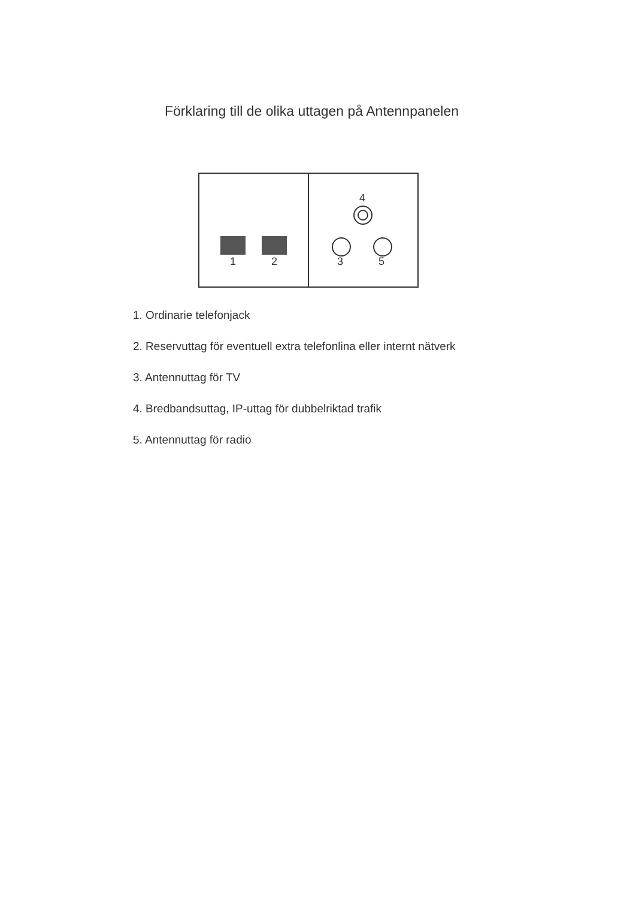Förklaring till de olika uttagen på Antennpanelen
1 2
4
3 5
1. Ordinarie telefonjack
2. Reservuttag för eventuell extra telefonlina eller internt nätverk
3. Antennuttag för TV
4. Bredbandsuttag, IP-uttag för dubbelriktad trafik
5. Antennuttag för radio